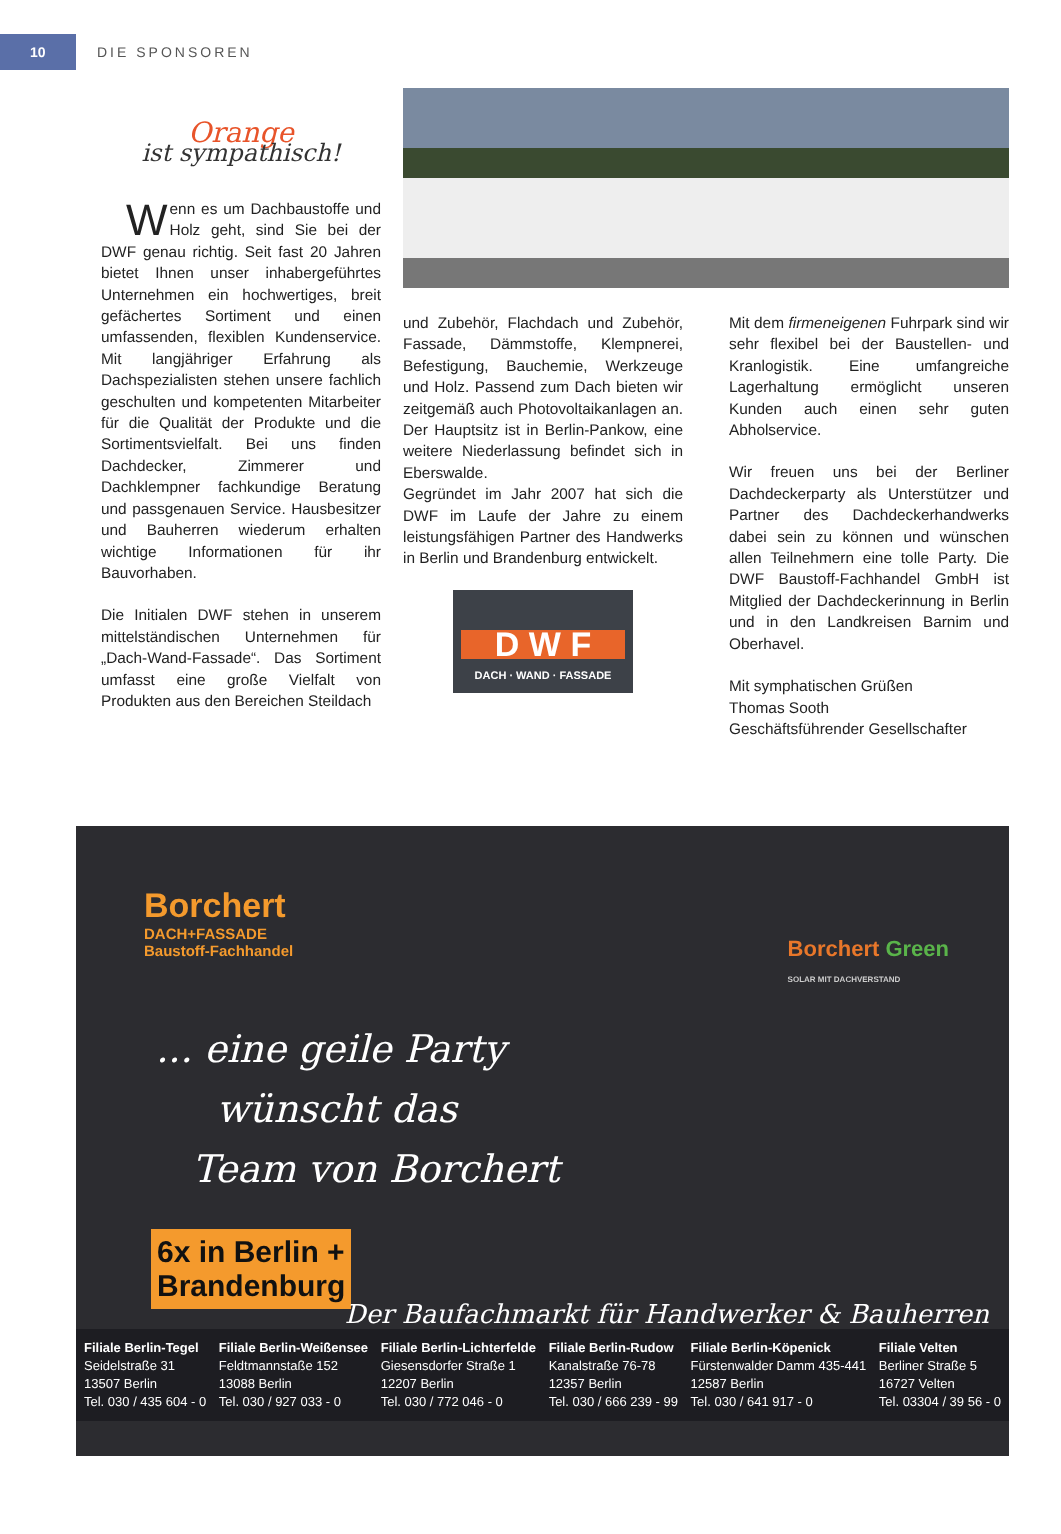10
DIE SPONSOREN
Orange
ist sympathisch!
Wenn es um Dachbaustoffe und Holz geht, sind Sie bei der DWF genau richtig. Seit fast 20 Jahren bietet Ihnen unser inhabergeführtes Unternehmen ein hochwertiges, breit gefächertes Sortiment und einen umfassenden, flexiblen Kundenservice. Mit langjähriger Erfahrung als Dachspezialisten stehen unsere fachlich geschulten und kompetenten Mitarbeiter für die Qualität der Produkte und die Sortimentsvielfalt. Bei uns finden Dachdecker, Zimmerer und Dachklempner fachkundige Beratung und passgenauen Service. Hausbesitzer und Bauherren wiederum erhalten wichtige Informationen für ihr Bauvorhaben.
Die Initialen DWF stehen in unserem mittelständischen Unternehmen für „Dach-Wand-Fassade“. Das Sortiment umfasst eine große Vielfalt von Produkten aus den Bereichen Steildach
und Zubehör, Flachdach und Zubehör, Fassade, Dämmstoffe, Klempnerei, Befestigung, Bauchemie, Werkzeuge und Holz. Passend zum Dach bieten wir zeitgemäß auch Photovoltaikanlagen an. Der Hauptsitz ist in Berlin-Pankow, eine weitere Niederlassung befindet sich in Eberswalde.
Gegründet im Jahr 2007 hat sich die DWF im Laufe der Jahre zu einem leistungsfähigen Partner des Handwerks in Berlin und Brandenburg entwickelt.
D W F
DACH · WAND · FASSADE
Mit dem firmeneigenen Fuhrpark sind wir sehr flexibel bei der Baustellen- und Kranlogistik. Eine umfangreiche Lagerhaltung ermöglicht unseren Kunden auch einen sehr guten Abholservice.
Wir freuen uns bei der Berliner Dachdeckerparty als Unterstützer und Partner des Dachdeckerhandwerks dabei sein zu können und wünschen allen Teilnehmern eine tolle Party. Die DWF Baustoff-Fachhandel GmbH ist Mitglied der Dachdeckerinnung in Berlin und in den Landkreisen Barnim und Oberhavel.
Mit symphatischen Grüßen
Thomas Sooth
Geschäftsführender Gesellschafter
Borchert
DACH+FASSADE
Baustoff-Fachhandel
Borchert Green
SOLAR MIT DACHVERSTAND
... eine geile Party
wünscht das
Team von Borchert
6x in Berlin +
Brandenburg
Der Baufachmarkt für Handwerker & Bauherren
Filiale Berlin-Tegel
Seidelstraße 31
13507 Berlin
Tel. 030 / 435 604 - 0
Filiale Berlin-Weißensee
Feldtmannstaße 152
13088 Berlin
Tel. 030 / 927 033 - 0
Filiale Berlin-Lichterfelde
Giesensdorfer Straße 1
12207 Berlin
Tel. 030 / 772 046 - 0
Filiale Berlin-Rudow
Kanalstraße 76-78
12357 Berlin
Tel. 030 / 666 239 - 99
Filiale Berlin-Köpenick
Fürstenwalder Damm 435-441
12587 Berlin
Tel. 030 / 641 917 - 0
Filiale Velten
Berliner Straße 5
16727 Velten
Tel. 03304 / 39 56 - 0